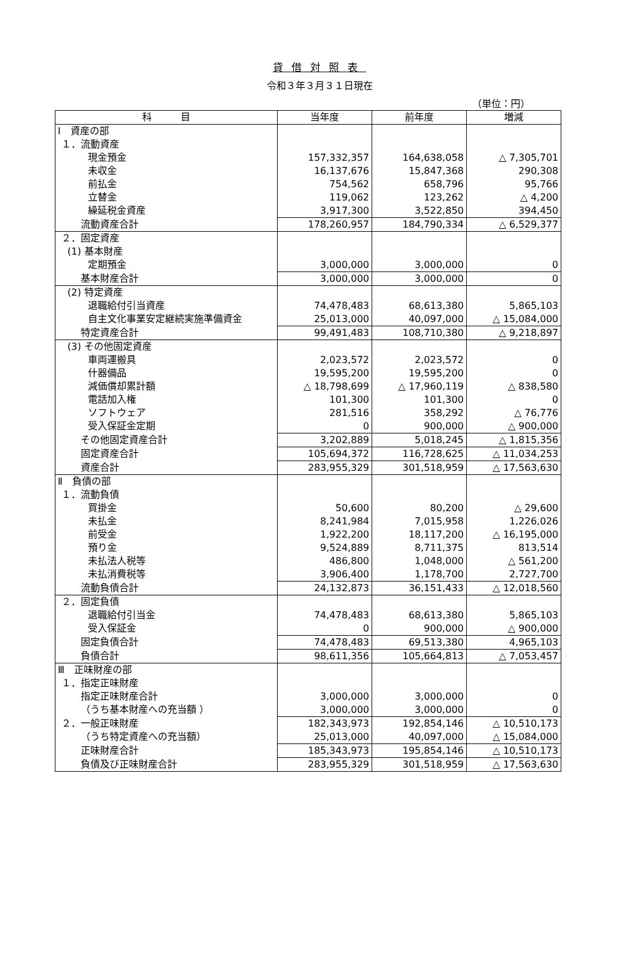貸借対照表
令和３年３月３１日現在
（単位：円）
| 科 目 | 当年度 | 前年度 | 増減 |
| --- | --- | --- | --- |
| Ⅰ 資産の部 | | | |
| １．流動資産 | | | |
| 現金預金 | 157,332,357 | 164,638,058 | △ 7,305,701 |
| 未収金 | 16,137,676 | 15,847,368 | 290,308 |
| 前払金 | 754,562 | 658,796 | 95,766 |
| 立替金 | 119,062 | 123,262 | △ 4,200 |
| 繰延税金資産 | 3,917,300 | 3,522,850 | 394,450 |
| 流動資産合計 | 178,260,957 | 184,790,334 | △ 6,529,377 |
| ２．固定資産 | | | |
| (1) 基本財産 | | | |
| 定期預金 | 3,000,000 | 3,000,000 | 0 |
| 基本財産合計 | 3,000,000 | 3,000,000 | 0 |
| (2) 特定資産 | | | |
| 退職給付引当資産 | 74,478,483 | 68,613,380 | 5,865,103 |
| 自主文化事業安定継続実施準備資金 | 25,013,000 | 40,097,000 | △ 15,084,000 |
| 特定資産合計 | 99,491,483 | 108,710,380 | △ 9,218,897 |
| (3) その他固定資産 | | | |
| 車両運搬具 | 2,023,572 | 2,023,572 | 0 |
| 什器備品 | 19,595,200 | 19,595,200 | 0 |
| 減価償却累計額 | △ 18,798,699 | △ 17,960,119 | △ 838,580 |
| 電話加入権 | 101,300 | 101,300 | 0 |
| ソフトウェア | 281,516 | 358,292 | △ 76,776 |
| 受入保証金定期 | 0 | 900,000 | △ 900,000 |
| その他固定資産合計 | 3,202,889 | 5,018,245 | △ 1,815,356 |
| 固定資産合計 | 105,694,372 | 116,728,625 | △ 11,034,253 |
| 資産合計 | 283,955,329 | 301,518,959 | △ 17,563,630 |
| Ⅱ 負債の部 | | | |
| １．流動負債 | | | |
| 買掛金 | 50,600 | 80,200 | △ 29,600 |
| 未払金 | 8,241,984 | 7,015,958 | 1,226,026 |
| 前受金 | 1,922,200 | 18,117,200 | △ 16,195,000 |
| 預り金 | 9,524,889 | 8,711,375 | 813,514 |
| 未払法人税等 | 486,800 | 1,048,000 | △ 561,200 |
| 未払消費税等 | 3,906,400 | 1,178,700 | 2,727,700 |
| 流動負債合計 | 24,132,873 | 36,151,433 | △ 12,018,560 |
| ２．固定負債 | | | |
| 退職給付引当金 | 74,478,483 | 68,613,380 | 5,865,103 |
| 受入保証金 | 0 | 900,000 | △ 900,000 |
| 固定負債合計 | 74,478,483 | 69,513,380 | 4,965,103 |
| 負債合計 | 98,611,356 | 105,664,813 | △ 7,053,457 |
| Ⅲ 正味財産の部 | | | |
| １．指定正味財産 | | | |
| 指定正味財産合計 | 3,000,000 | 3,000,000 | 0 |
| （うち基本財産への充当額 ） | 3,000,000 | 3,000,000 | 0 |
| ２．一般正味財産 | 182,343,973 | 192,854,146 | △ 10,510,173 |
| （うち特定資産への充当額） | 25,013,000 | 40,097,000 | △ 15,084,000 |
| 正味財産合計 | 185,343,973 | 195,854,146 | △ 10,510,173 |
| 負債及び正味財産合計 | 283,955,329 | 301,518,959 | △ 17,563,630 |